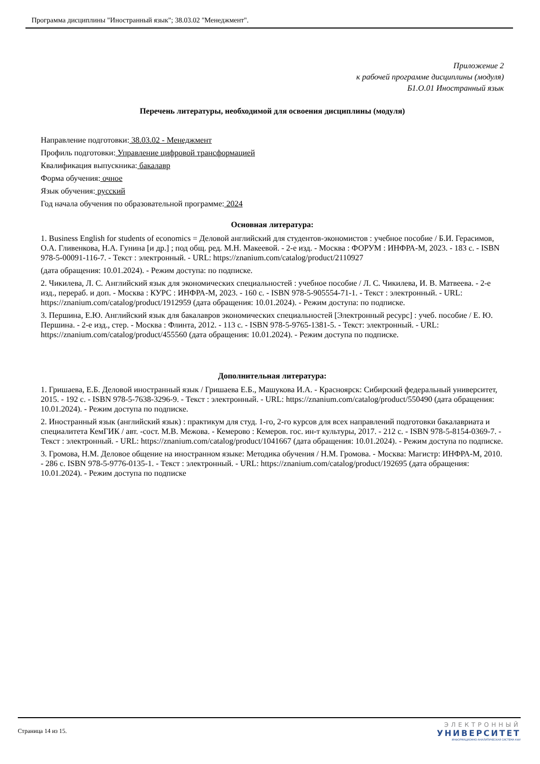Программа дисциплины "Иностранный язык"; 38.03.02 "Менеджмент".
Приложение 2
к рабочей программе дисциплины (модуля)
Б1.О.01 Иностранный язык
Перечень литературы, необходимой для освоения дисциплины (модуля)
Направление подготовки: 38.03.02 - Менеджмент
Профиль подготовки: Управление цифровой трансформацией
Квалификация выпускника: бакалавр
Форма обучения: очное
Язык обучения: русский
Год начала обучения по образовательной программе: 2024
Основная литература:
1. Business English for students of economics = Деловой английский для студентов-экономистов : учебное пособие / Б.И. Герасимов, О.А. Гливенкова, Н.А. Гунина [и др.] ; под общ. ред. М.Н. Макеевой. - 2-е изд. - Москва : ФОРУМ : ИНФРА-М, 2023. - 183 с. - ISBN 978-5-00091-116-7. - Текст : электронный. - URL: https://znanium.com/catalog/product/2110927
(дата обращения: 10.01.2024). - Режим доступа: по подписке.
2. Чикилева, Л. С. Английский язык для экономических специальностей : учебное пособие / Л. С. Чикилева, И. В. Матвеева. - 2-е изд., перераб. и доп. - Москва : КУРС : ИНФРА-М, 2023. - 160 с. - ISBN 978-5-905554-71-1. - Текст : электронный. - URL: https://znanium.com/catalog/product/1912959 (дата обращения: 10.01.2024). - Режим доступа: по подписке.
3. Першина, Е.Ю. Английский язык для бакалавров экономических специальностей [Электронный ресурс] : учеб. пособие / Е. Ю. Першина. - 2-е изд., стер. - Москва : Флинта, 2012. - 113 с. - ISBN 978-5-9765-1381-5. - Текст: электронный. - URL: https://znanium.com/catalog/product/455560 (дата обращения: 10.01.2024). - Режим доступа по подписке.
Дополнительная литература:
1. Гришаева, Е.Б. Деловой иностранный язык / Гришаева Е.Б., Машукова И.А. - Красноярск: Сибирский федеральный университет, 2015. - 192 с. - ISBN 978-5-7638-3296-9. - Текст : электронный. - URL: https://znanium.com/catalog/product/550490 (дата обращения: 10.01.2024). - Режим доступа по подписке.
2. Иностранный язык (английский язык) : практикум для студ. 1-го, 2-го курсов для всех направлений подготовки бакалавриата и специалитета КемГИК / авт. -сост. М.В. Межова. - Кемерово : Кемеров. гос. ин-т культуры, 2017. - 212 с. - ISBN 978-5-8154-0369-7. - Текст : электронный. - URL: https://znanium.com/catalog/product/1041667 (дата обращения: 10.01.2024). - Режим доступа по подписке.
3. Громова, Н.М. Деловое общение на иностранном языке: Методика обучения / Н.М. Громова. - Москва: Магистр: ИНФРА-М, 2010. - 286 с. ISBN 978-5-9776-0135-1. - Текст : электронный. - URL: https://znanium.com/catalog/product/192695 (дата обращения: 10.01.2024). - Режим доступа по подписке
Страница 14 из 15.
ЭЛЕКТРОННЫЙ
УНИВЕРСИТЕТ
ИНФОРМАЦИОННО-АНАЛИТИЧЕСКАЯ СИСТЕМА КФУ